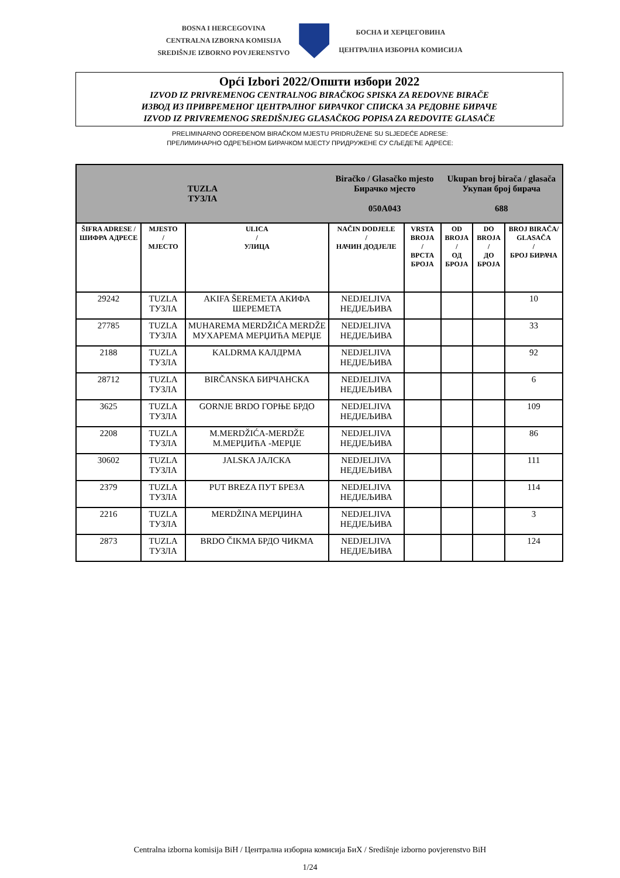BOSNA I HERCEGOVINA
CENTRALNA IZBORNA KOMISIJA
SREDIŠNJE IZBORNO POVJERENSTVO
БОСНА И ХЕРЦЕГОВИНА
ЦЕНТРАЛНА ИЗБОРНА КОМИСИЈА
Opći Izbori 2022/Општи избори 2022
IZVOD IZ PRIVREMENOG CENTRALNOG BIRAČKOG SPISKA ZA REDOVNE BIRAČE
ИЗВОД ИЗ ПРИВРЕМЕНОГ ЦЕНТРАЛНОГ БИРАЧКОГ СПИСКА ЗА РЕДОВНЕ БИРАЧЕ
IZVOD IZ PRIVREMENOG SREDIŠNJEG GLASAČKOG POPISA ZA REDOVITE GLASAČE
PRELIMINARNO ODREĐENOM BIRAČKOM MJESTU PRIDRUŽENE SU SLJEDEĆE ADRESE:
ПРЕЛИМИНАРНО ОДРЕЂЕНОМ БИРАЧКОМ МЈЕСТУ ПРИДРУЖЕНЕ СУ СЉЕДЕЋЕ АДРЕСЕ:
| TUZLA ТУЗЛА | | | Biračko / Glasačko mjesto Бирачко мјесто 050A043 | | Ukupan broj birača / glasača Укупан број бирача 688 | | |
| ŠIFRA ADRESE / ШИФРА АДРЕСЕ | MJESTO / МЈЕСТО | ULICA / УЛИЦА | NAČIN DODJELE / НАЧИН ДОДЈЕЛЕ | VRSTA BROJA / ВРСТА БРОЈА | OD BROJA / ОД БРОЈА | DO BROJA / ДО БРОЈА | BROJ BIRAČA/ GLASAČA / БРОЈ БИРАЧА |
| 29242 | TUZLA ТУЗЛА | AKIFA ŠEREMETA АКИФА ШЕРЕМЕТА | NEDJELJIVA НЕДЈЕЉИВА | | | | 10 |
| 27785 | TUZLA ТУЗЛА | MUHAREMA MERDŽIĆA MERDŽE МУХАРЕМА МЕРЏИЋА МЕРЏЕ | NEDJELJIVA НЕДЈЕЉИВА | | | | 33 |
| 2188 | TUZLA ТУЗЛА | KALDRMA КАЛДРМА | NEDJELJIVA НЕДЈЕЉИВА | | | | 92 |
| 28712 | TUZLA ТУЗЛА | BIRČANSKA БИРЧАНСКА | NEDJELJIVA НЕДЈЕЉИВА | | | | 6 |
| 3625 | TUZLA ТУЗЛА | GORNJE BRDO ГОРЊЕ БРДО | NEDJELJIVA НЕДЈЕЉИВА | | | | 109 |
| 2208 | TUZLA ТУЗЛА | M.MERDŽIĆA-MERDŽE М.МЕРЏИЋА -МЕРЏЕ | NEDJELJIVA НЕДЈЕЉИВА | | | | 86 |
| 30602 | TUZLA ТУЗЛА | JALSKA ЈАЛСКА | NEDJELJIVA НЕДЈЕЉИВА | | | | 111 |
| 2379 | TUZLA ТУЗЛА | PUT BREZA ПУТ БРЕЗА | NEDJELJIVA НЕДЈЕЉИВА | | | | 114 |
| 2216 | TUZLA ТУЗЛА | MERDŽINA МЕРЏИНА | NEDJELJIVA НЕДЈЕЉИВА | | | | 3 |
| 2873 | TUZLA ТУЗЛА | BRDO ČIKMA БРДО ЧИКМА | NEDJELJIVA НЕДЈЕЉИВА | | | | 124 |
Centralna izborna komisija BiH / Централна изборна комисија БиХ / Središnje izborno povjerenstvo BiH
1/24